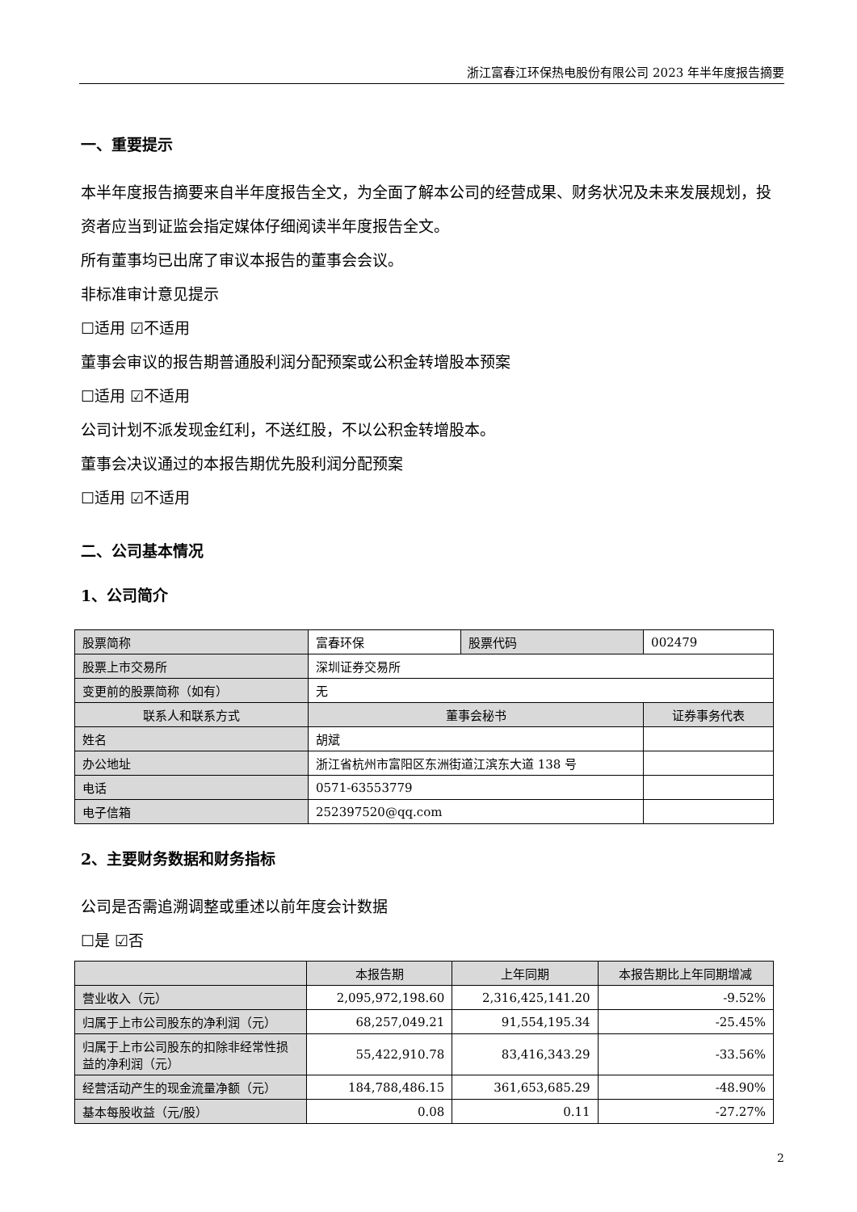浙江富春江环保热电股份有限公司 2023 年半年度报告摘要
一、重要提示
本半年度报告摘要来自半年度报告全文，为全面了解本公司的经营成果、财务状况及未来发展规划，投资者应当到证监会指定媒体仔细阅读半年度报告全文。
所有董事均已出席了审议本报告的董事会会议。
非标准审计意见提示
☐适用 ☑不适用
董事会审议的报告期普通股利润分配预案或公积金转增股本预案
☐适用 ☑不适用
公司计划不派发现金红利，不送红股，不以公积金转增股本。
董事会决议通过的本报告期优先股利润分配预案
☐适用 ☑不适用
二、公司基本情况
1、公司简介
| 股票简称 | 富春环保 | 股票代码 | 002479 |
| 股票上市交易所 | 深圳证券交易所 | | |
| 变更前的股票简称（如有） | 无 | | |
| 联系人和联系方式 | 董事会秘书 | | 证券事务代表 |
| 姓名 | 胡斌 | | |
| 办公地址 | 浙江省杭州市富阳区东洲街道江滨东大道 138 号 | | |
| 电话 | 0571-63553779 | | |
| 电子信箱 | 252397520@qq.com | | |
2、主要财务数据和财务指标
公司是否需追溯调整或重述以前年度会计数据
☐是 ☑否
| | 本报告期 | 上年同期 | 本报告期比上年同期增减 |
| 营业收入（元） | 2,095,972,198.60 | 2,316,425,141.20 | -9.52% |
| 归属于上市公司股东的净利润（元） | 68,257,049.21 | 91,554,195.34 | -25.45% |
| 归属于上市公司股东的扣除非经常性损益的净利润（元） | 55,422,910.78 | 83,416,343.29 | -33.56% |
| 经营活动产生的现金流量净额（元） | 184,788,486.15 | 361,653,685.29 | -48.90% |
| 基本每股收益（元/股） | 0.08 | 0.11 | -27.27% |
2